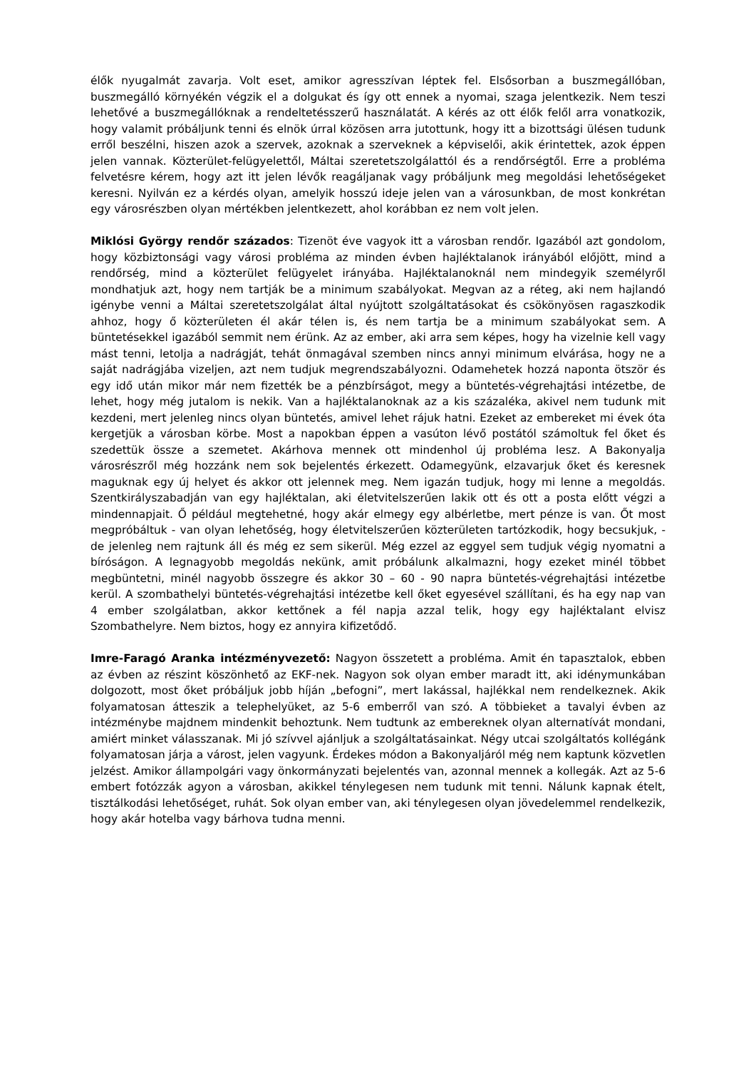élők nyugalmát zavarja. Volt eset, amikor agresszívan léptek fel. Elsősorban a buszmegállóban, buszmegálló környékén végzik el a dolgukat és így ott ennek a nyomai, szaga jelentkezik. Nem teszi lehetővé a buszmegállóknak a rendeltetésszerű használatát. A kérés az ott élők felől arra vonatkozik, hogy valamit próbáljunk tenni és elnök úrral közösen arra jutottunk, hogy itt a bizottsági ülésen tudunk erről beszélni, hiszen azok a szervek, azoknak a szerveknek a képviselői, akik érintettek, azok éppen jelen vannak. Közterület-felügyelettől, Máltai szeretetszolgálattól és a rendőrségtől. Erre a probléma felvetésre kérem, hogy azt itt jelen lévők reagáljanak vagy próbáljunk meg megoldási lehetőségeket keresni. Nyilván ez a kérdés olyan, amelyik hosszú ideje jelen van a városunkban, de most konkrétan egy városrészben olyan mértékben jelentkezett, ahol korábban ez nem volt jelen.
Miklósi György rendőr százados: Tizenöt éve vagyok itt a városban rendőr. Igazából azt gondolom, hogy közbiztonsági vagy városi probléma az minden évben hajléktalanok irányából előjött, mind a rendőrség, mind a közterület felügyelet irányába. Hajléktalanoknál nem mindegyik személyről mondhatjuk azt, hogy nem tartják be a minimum szabályokat. Megvan az a réteg, aki nem hajlandó igénybe venni a Máltai szeretetszolgálat által nyújtott szolgáltatásokat és csökönyösen ragaszkodik ahhoz, hogy ő közterületen él akár télen is, és nem tartja be a minimum szabályokat sem. A büntetésekkel igazából semmit nem érünk. Az az ember, aki arra sem képes, hogy ha vizelnie kell vagy mást tenni, letolja a nadrágját, tehát önmagával szemben nincs annyi minimum elvárása, hogy ne a saját nadrágjába vizeljen, azt nem tudjuk megrendszabályozni. Odamehetek hozzá naponta ötször és egy idő után mikor már nem fizették be a pénzbírságot, megy a büntetés-végrehajtási intézetbe, de lehet, hogy még jutalom is nekik. Van a hajléktalanoknak az a kis százaléka, akivel nem tudunk mit kezdeni, mert jelenleg nincs olyan büntetés, amivel lehet rájuk hatni. Ezeket az embereket mi évek óta kergetjük a városban körbe. Most a napokban éppen a vasúton lévő postától számoltuk fel őket és szedettük össze a szemetet. Akárhova mennek ott mindenhol új probléma lesz. A Bakonyalja városrészről még hozzánk nem sok bejelentés érkezett. Odamegyünk, elzavarjuk őket és keresnek maguknak egy új helyet és akkor ott jelennek meg. Nem igazán tudjuk, hogy mi lenne a megoldás. Szentkirályszabadján van egy hajléktalan, aki életvitelszerűen lakik ott és ott a posta előtt végzi a mindennapjait. Ő például megtehetné, hogy akár elmegy egy albérletbe, mert pénze is van. Őt most megpróbáltuk - van olyan lehetőség, hogy életvitelszerűen közterületen tartózkodik, hogy becsukjuk, - de jelenleg nem rajtunk áll és még ez sem sikerül. Még ezzel az eggyel sem tudjuk végig nyomatni a bíróságon. A legnagyobb megoldás nekünk, amit próbálunk alkalmazni, hogy ezeket minél többet megbüntetni, minél nagyobb összegre és akkor 30 – 60 - 90 napra büntetés-végrehajtási intézetbe kerül. A szombathelyi büntetés-végrehajtási intézetbe kell őket egyesével szállítani, és ha egy nap van 4 ember szolgálatban, akkor kettőnek a fél napja azzal telik, hogy egy hajléktalant elvisz Szombathelyre. Nem biztos, hogy ez annyira kifizetődő.
Imre-Faragó Aranka intézményvezető: Nagyon összetett a probléma. Amit én tapasztalok, ebben az évben az részint köszönhető az EKF-nek. Nagyon sok olyan ember maradt itt, aki idénymunkában dolgozott, most őket próbáljuk jobb híján „befogni”, mert lakással, hajlékkal nem rendelkeznek. Akik folyamatosan átteszik a telephelyüket, az 5-6 emberről van szó. A többieket a tavalyi évben az intézménybe majdnem mindenkit behoztunk. Nem tudtunk az embereknek olyan alternatívát mondani, amiért minket válasszanak. Mi jó szívvel ajánljuk a szolgáltatásainkat. Négy utcai szolgáltatós kollégánk folyamatosan járja a várost, jelen vagyunk. Érdekes módon a Bakonyaljáról még nem kaptunk közvetlen jelzést. Amikor állampolgári vagy önkormányzati bejelentés van, azonnal mennek a kollegák. Azt az 5-6 embert fotózzák agyon a városban, akikkel ténylegesen nem tudunk mit tenni. Nálunk kapnak ételt, tisztálkodási lehetőséget, ruhát. Sok olyan ember van, aki ténylegesen olyan jövedelemmel rendelkezik, hogy akár hotelba vagy bárhova tudna menni.